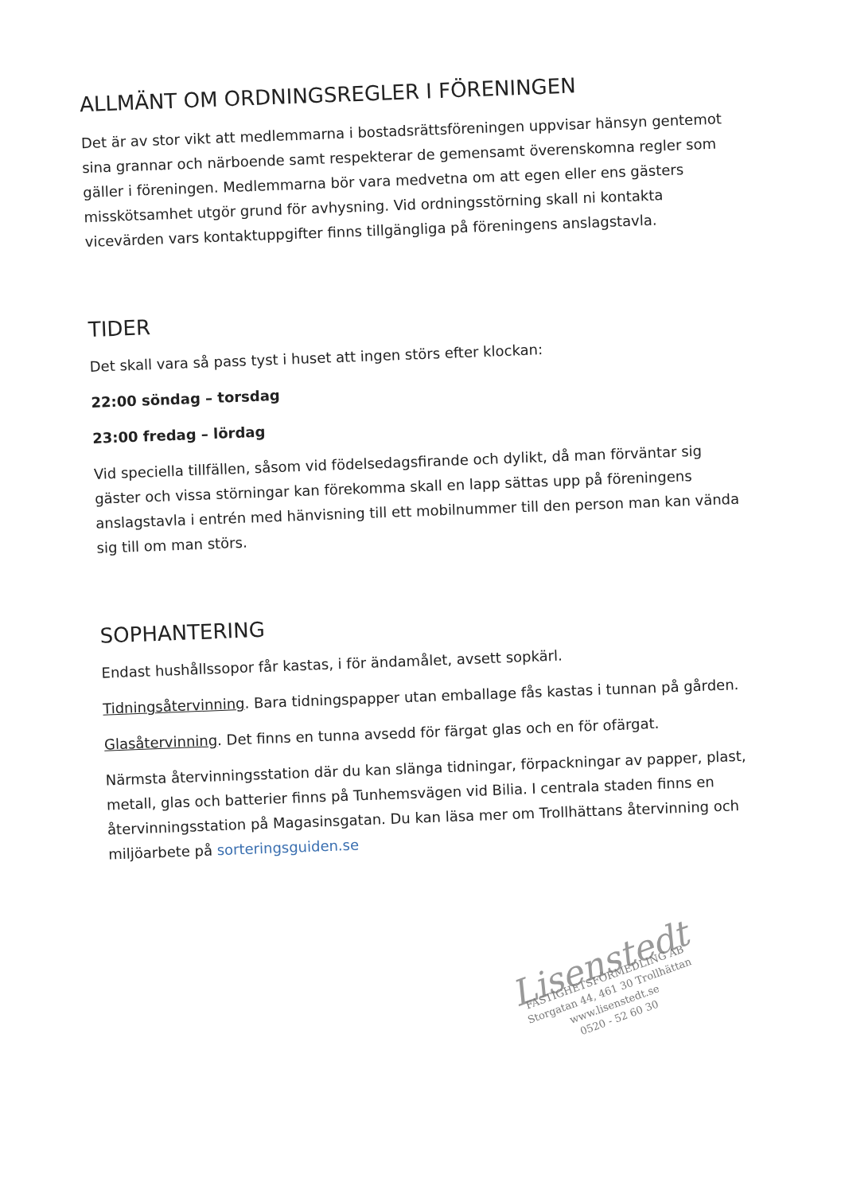ALLMÄNT OM ORDNINGSREGLER I FÖRENINGEN
Det är av stor vikt att medlemmarna i bostadsrättsföreningen uppvisar hänsyn gentemot sina grannar och närboende samt respekterar de gemensamt överenskomna regler som gäller i föreningen. Medlemmarna bör vara medvetna om att egen eller ens gästers misskötsamhet utgör grund för avhysning. Vid ordningsstörning skall ni kontakta vicevärden vars kontaktuppgifter finns tillgängliga på föreningens anslagstavla.
TIDER
Det skall vara så pass tyst i huset att ingen störs efter klockan:
22:00 söndag – torsdag
23:00 fredag – lördag
Vid speciella tillfällen, såsom vid födelsedagsfirande och dylikt, då man förväntar sig gäster och vissa störningar kan förekomma skall en lapp sättas upp på föreningens anslagstavla i entrén med hänvisning till ett mobilnummer till den person man kan vända sig till om man störs.
SOPHANTERING
Endast hushållssopor får kastas, i för ändamålet, avsett sopkärl.
Tidningsåtervinning. Bara tidningspapper utan emballage fås kastas i tunnan på gården.
Glasåtervinning. Det finns en tunna avsedd för färgat glas och en för ofärgat.
Närmsta återvinningsstation där du kan slänga tidningar, förpackningar av papper, plast, metall, glas och batterier finns på Tunhemsvägen vid Bilia. I centrala staden finns en återvinningsstation på Magasinsgatan. Du kan läsa mer om Trollhättans återvinning och miljöarbete på sorteringsguiden.se
Lisenstedt
FASTIGHETSFÖRMEDLING AB
Storgatan 44, 461 30 Trollhättan
www.lisenstedt.se
0520 - 52 60 30